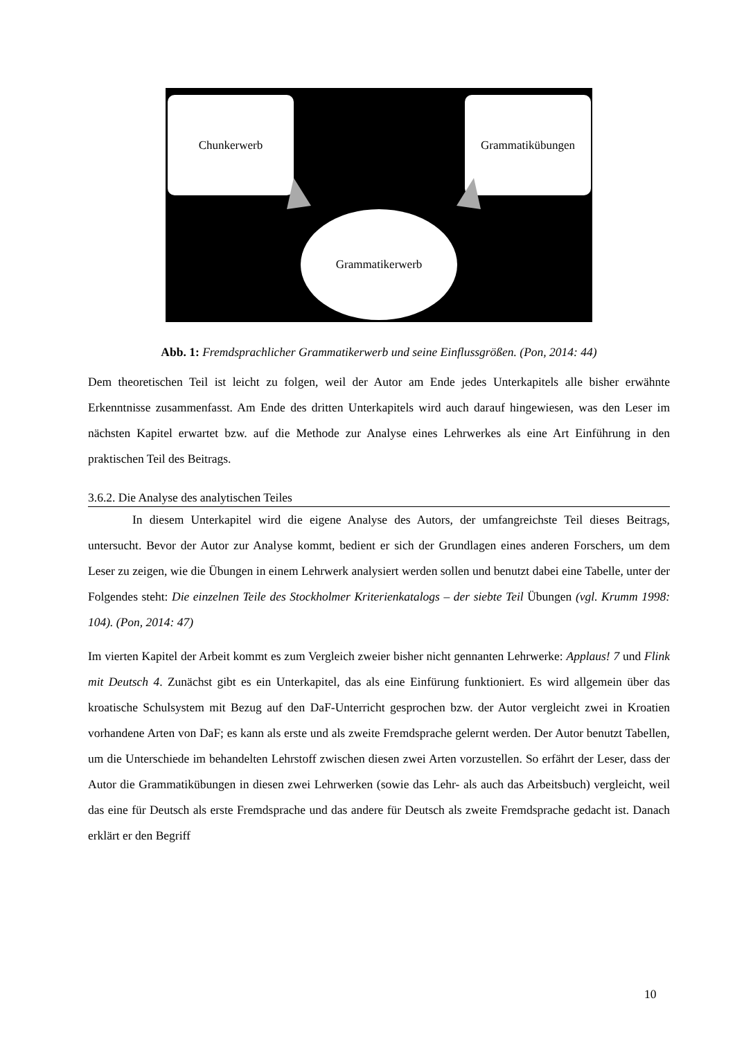Chunkerwerb Grammatikübungen
Grammatikerwerb
Abb. 1: Fremdsprachlicher Grammatikerwerb und seine Einflussgrößen. (Pon, 2014: 44)
Dem theoretischen Teil ist leicht zu folgen, weil der Autor am Ende jedes Unterkapitels alle bisher erwähnte Erkenntnisse zusammenfasst. Am Ende des dritten Unterkapitels wird auch darauf hingewiesen, was den Leser im nächsten Kapitel erwartet bzw. auf die Methode zur Analyse eines Lehrwerkes als eine Art Einführung in den praktischen Teil des Beitrags.
3.6.2. Die Analyse des analytischen Teiles
In diesem Unterkapitel wird die eigene Analyse des Autors, der umfangreichste Teil dieses Beitrags, untersucht. Bevor der Autor zur Analyse kommt, bedient er sich der Grundlagen eines anderen Forschers, um dem Leser zu zeigen, wie die Übungen in einem Lehrwerk analysiert werden sollen und benutzt dabei eine Tabelle, unter der Folgendes steht: Die einzelnen Teile des Stockholmer Kriterienkatalogs – der siebte Teil Übungen (vgl. Krumm 1998: 104). (Pon, 2014: 47)
Im vierten Kapitel der Arbeit kommt es zum Vergleich zweier bisher nicht gennanten Lehrwerke: Applaus! 7 und Flink mit Deutsch 4. Zunächst gibt es ein Unterkapitel, das als eine Einfürung funktioniert. Es wird allgemein über das kroatische Schulsystem mit Bezug auf den DaF-Unterricht gesprochen bzw. der Autor vergleicht zwei in Kroatien vorhandene Arten von DaF; es kann als erste und als zweite Fremdsprache gelernt werden. Der Autor benutzt Tabellen, um die Unterschiede im behandelten Lehrstoff zwischen diesen zwei Arten vorzustellen. So erfährt der Leser, dass der Autor die Grammatikübungen in diesen zwei Lehrwerken (sowie das Lehr- als auch das Arbeitsbuch) vergleicht, weil das eine für Deutsch als erste Fremdsprache und das andere für Deutsch als zweite Fremdsprache gedacht ist. Danach erklärt er den Begriff
10